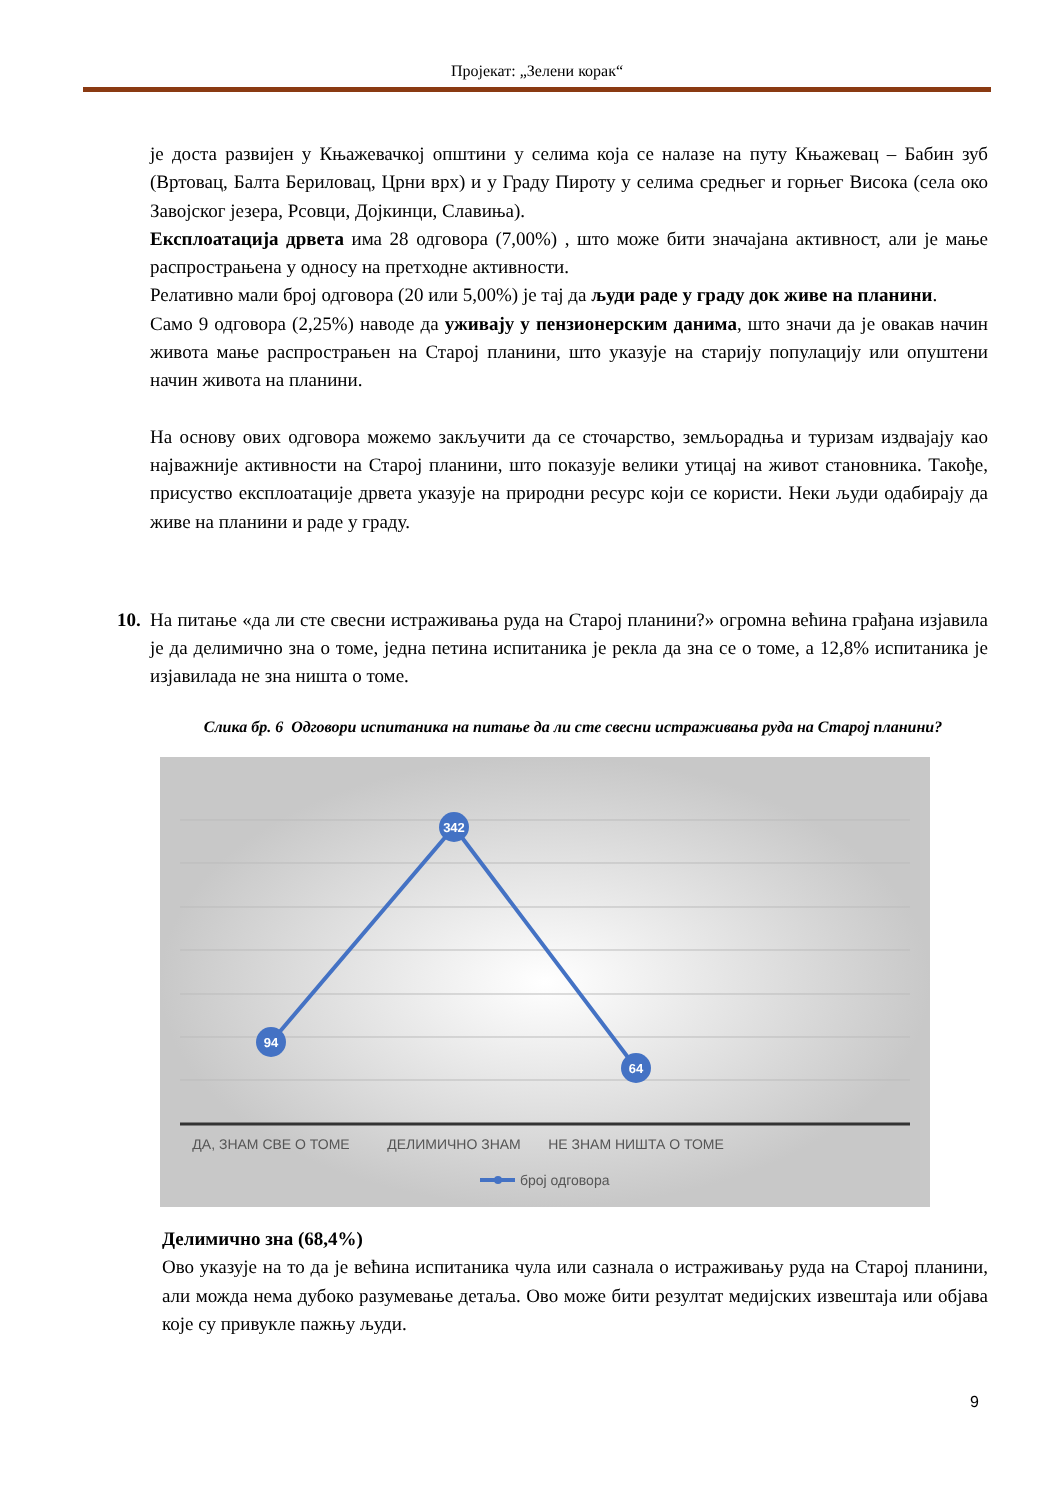Пројекат: „Зелени корак“
је доста развијен у Књажевачкој општини у селима која се налазе на путу Књажевац – Бабин зуб (Вртовац, Балта Бериловац, Црни врх) и у Граду Пироту у селима средњег и горњег Висока (села око Завојског језера, Рсовци, Дојкинци, Славиња).
Експлоатација дрвета има 28 одговора (7,00%) , што може бити значајана активност, али је мање распрострањена у односу на претходне активности.
Релативно мали број одговора (20 или 5,00%) је тај да људи раде у граду док живе на планини.
Само 9 одговора (2,25%) наводе да уживају у пензионерским данима, што значи да је овакав начин живота мање распрострањен на Старој планини, што указује на старију популацију или опуштени начин живота на планини.
На основу ових одговора можемо закључити да се сточарство, земљорадња и туризам издвајају као најважније активности на Старој планини, што показује велики утицај на живот становника. Такође, присуство експлоатације дрвета указује на природни ресурс који се користи. Неки људи одабирају да живе на планини и раде у граду.
10. На питање «да ли сте свесни истраживања руда на Старој планини?» огромна већина грађана изјавила је да делимично зна о томе, једна петина испитаника је рекла да зна се о томе, а 12,8% испитаника је изјавилада не зна ништа о томе.
Слика бр. 6 Одговори испитаника на питање да ли сте свесни истраживања руда на Старој планини?
94
342
64
ДА, ЗНАМ СВЕ О ТОМЕ
ДЕЛИМИЧНО ЗНАМ
НЕ ЗНАМ НИШТА О ТОМЕ
број одговора
Делимично зна (68,4%)
Ово указује на то да је већина испитаника чула или сазнала о истраживању руда на Старој планини, али можда нема дубоко разумевање детаља. Ово може бити резултат медијских извештаја или објава које су привукле пажњу људи.
9